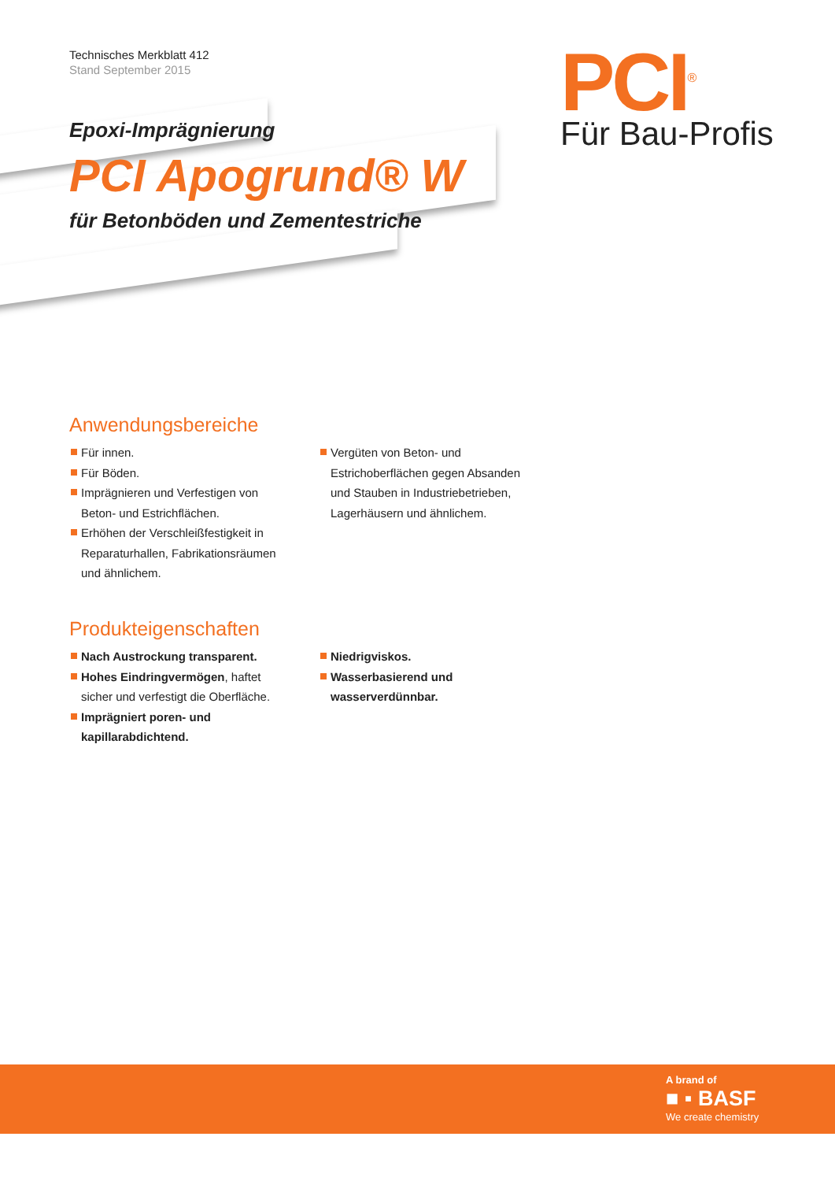Technisches Merkblatt 412
Stand September 2015
PCI<sup>®</sup>
Für Bau-Profis
Epoxi-Imprägnierung
PCI Apogrund® W
für Betonböden und Zementestriche
Anwendungsbereiche
Für innen.
Für Böden.
Imprägnieren und Verfestigen von Beton- und Estrichflächen.
Erhöhen der Verschleißfestigkeit in Reparaturhallen, Fabrikationsräumen und ähnlichem.
Vergüten von Beton- und Estrichoberflächen gegen Absanden und Stauben in Industriebetrieben, Lagerhäusern und ähnlichem.
Produkteigenschaften
Nach Austrockung transparent.
Hohes Eindringvermögen, haftet sicher und verfestigt die Oberfläche.
Imprägniert poren- und kapillarabdichtend.
Niedrigviskos.
Wasserbasierend und wasserverdünnbar.
A brand of
■ ▪ BASF
We create chemistry